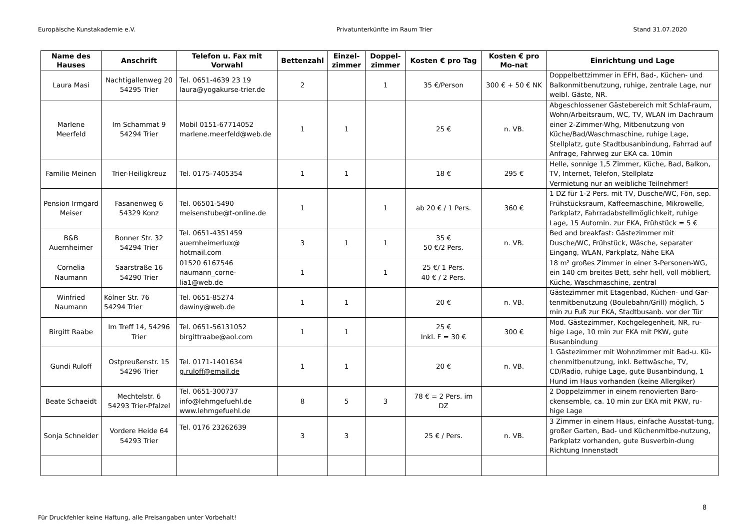Europäische Kunstakademie e.V. Privatunterkünfte im Raum Trier Stand 31.07.2020
| Name des Hauses | Anschrift | Telefon u. Fax mit Vorwahl | Bettenzahl | Einzel-zimmer | Doppel-zimmer | Kosten € pro Tag | Kosten € pro Mo-nat | Einrichtung und Lage |
| --- | --- | --- | --- | --- | --- | --- | --- | --- |
| Laura Masi | Nachtigallenweg 20 54295 Trier | Tel. 0651-4639 23 19 laura@yogakurse-trier.de | 2 | | 1 | 35 €/Person | 300 € + 50 € NK | Doppelbettzimmer in EFH, Bad-, Küchen- und Balkonmitbenutzung, ruhige, zentrale Lage, nur weibl. Gäste, NR. |
| Marlene Meerfeld | Im Schammat 9 54294 Trier | Mobil 0151-67714052 marlene.meerfeld@web.de | 1 | 1 | | 25 € | n. VB. | Abgeschlossener Gästebereich mit Schlaf-raum, Wohn/Arbeitsraum, WC, TV, WLAN im Dachraum einer 2-Zimmer-Whg, Mitbenutzung von Küche/Bad/Waschmaschine, ruhige Lage, Stellplatz, gute Stadtbusanbindung, Fahrrad auf Anfrage, Fahrweg zur EKA ca. 10min |
| Familie Meinen | Trier-Heiligkreuz | Tel. 0175-7405354 | 1 | 1 | | 18 € | 295 € | Helle, sonnige 1,5 Zimmer, Küche, Bad, Balkon, TV, Internet, Telefon, Stellplatz Vermietung nur an weibliche Teilnehmer! |
| Pension Irmgard Meiser | Fasanenweg 6 54329 Konz | Tel. 06501-5490 meisenstube@t-online.de | 1 | | 1 | ab 20 € / 1 Pers. | 360 € | 1 DZ für 1-2 Pers. mit TV, Dusche/WC, Fön, sep. Frühstücksraum, Kaffeemaschine, Mikrowelle, Parkplatz, Fahrradabstellmöglichkeit, ruhige Lage, 15 Automin. zur EKA, Frühstück = 5 € |
| B&B Auernheimer | Bonner Str. 32 54294 Trier | Tel. 0651-4351459 auernheimerlux@ hotmail.com | 3 | 1 | 1 | 35 € 50 €/2 Pers. | n. VB. | Bed and breakfast: Gästezimmer mit Dusche/WC, Frühstück, Wäsche, separater Eingang, WLAN, Parkplatz, Nähe EKA |
| Cornelia Naumann | Saarstraße 16 54290 Trier | 01520 6167546 naumann_corne- lia1@web.de | 1 | | 1 | 25 €/ 1 Pers. 40 € / 2 Pers. | | 18 m² großes Zimmer in einer 3-Personen-WG, ein 140 cm breites Bett, sehr hell, voll möbliert, Küche, Waschmaschine, zentral |
| Winfried Naumann | Kölner Str. 76 54294 Trier | Tel. 0651-85274 dawiny@web.de | 1 | 1 | | 20 € | n. VB. | Gästezimmer mit Etagenbad, Küchen- und Gar-tenmitbenutzung (Boulebahn/Grill) möglich, 5 min zu Fuß zur EKA, Stadtbusanb. vor der Tür |
| Birgitt Raabe | Im Treff 14, 54296 Trier | Tel. 0651-56131052 birgittraabe@aol.com | 1 | 1 | | 25 € Inkl. F = 30 € | 300 € | Mod. Gästezimmer, Kochgelegenheit, NR, ru-hige Lage, 10 min zur EKA mit PKW, gute Busanbindung |
| Gundi Ruloff | Ostpreußenstr. 15 54296 Trier | Tel. 0171-1401634 g.ruloff@email.de | 1 | 1 | | 20 € | n. VB. | 1 Gästezimmer mit Wohnzimmer mit Bad-u. Kü-chenmitbenutzung, inkl. Bettwäsche, TV, CD/Radio, ruhige Lage, gute Busanbindung, 1 Hund im Haus vorhanden (keine Allergiker) |
| Beate Schaeidt | Mechtelstr. 6 54293 Trier-Pfalzel | Tel. 0651-300737 info@lehmgefuehl.de www.lehmgefuehl.de | 8 | 5 | 3 | 78 € = 2 Pers. im DZ | | 2 Doppelzimmer in einem renovierten Baro-ckensemble, ca. 10 min zur EKA mit PKW, ru-hige Lage |
| Sonja Schneider | Vordere Heide 64 54293 Trier | Tel. 0176 23262639 | 3 | 3 | | 25 € / Pers. | n. VB. | 3 Zimmer in einem Haus, einfache Ausstat-tung, großer Garten, Bad- und Küchenmitbe-nutzung, Parkplatz vorhanden, gute Busverbin-dung Richtung Innenstadt |
8
Für Druckfehler keine Haftung, alle Preisangaben unter Vorbehalt!